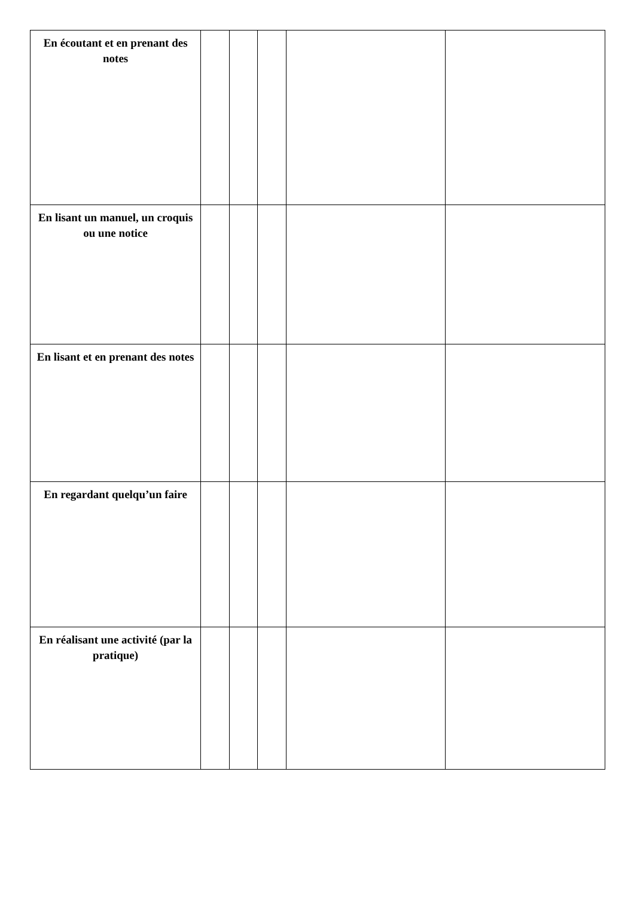| En écoutant et en prenant des notes | | | | | |
| En lisant un manuel, un croquis ou une notice | | | | | |
| En lisant et en prenant des notes | | | | | |
| En regardant quelqu’un faire | | | | | |
| En réalisant une activité (par la pratique) | | | | | |